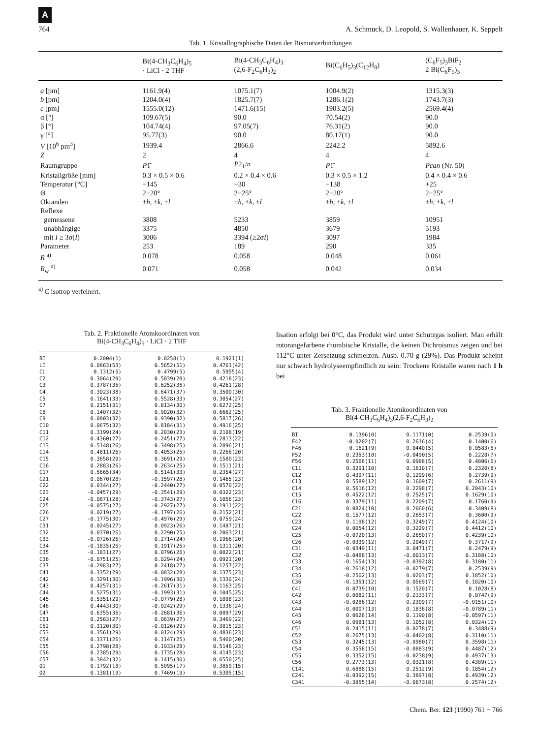A
764 A. Schmuck, D. Leopold, S. Wallenhauer, K. Seppelt
Tab. 1. Kristallographische Daten der Bismutverbindungen
| | Bi(4-CH<sub>3</sub>C<sub>6</sub>H<sub>4</sub>)<sub>5</sub> · LiCl · 2 THF | Bi(4-CH<sub>3</sub>C<sub>6</sub>H<sub>4</sub>)<sub>3</sub> (2,6-F<sub>2</sub>C<sub>6</sub>H<sub>3</sub>)<sub>2</sub> | Bi(C<sub>6</sub>H<sub>5</sub>)<sub>3</sub>(C<sub>12</sub>H<sub>8</sub>) | (C<sub>6</sub>F<sub>5</sub>)<sub>3</sub>BiF<sub>2</sub> 2 Bi(C<sub>6</sub>F<sub>5</sub>)<sub>3</sub> |
| --- | --- | --- | --- | --- |
| a [pm] | 1161.9(4) | 1075.1(7) | 1004.9(2) | 1315.3(3) |
| b [pm] | 1204.0(4) | 1825.7(7) | 1286.1(2) | 1743.7(3) |
| c [pm] | 1555.0(12) | 1471.6(15) | 1903.2(5) | 2569.4(4) |
| α [°] | 109.67(5) | 90.0 | 70.54(2) | 90.0 |
| β [°] | 104.74(4) | 97.05(7) | 76.31(2) | 90.0 |
| γ [°] | 95.77(3) | 90.0 | 80.17(1) | 90.0 |
| V [10<sup>6</sup> pm<sup>3</sup>] | 1939.4 | 2866.6 | 2242.2 | 5892.6 |
| Z | 2 | 4 | 4 | 4 |
| Raumgruppe | P 1̄ | P 2<sub>1</sub>/ n | P 1̄ | Pcan (Nr. 50) |
| Kristallgröße [mm] | 0.3 × 0.5 × 0.6 | 0.2 × 0.4 × 0.6 | 0.3 × 0.5 × 1.2 | 0.4 × 0.4 × 0.6 |
| Temperatur [°C] | −145 | −30 | −138 | +25 |
| Θ | 2−20° | 2−25° | 2−20° | 2−25° |
| Oktanden | ± h , ± k , + l | ± h , + k , ± l | ± h , + k , ± l | ± h , + k , + l |
| Reflexe | | | | |
| gemessene | 3808 | 5233 | 3859 | 10951 |
| unabhängige | 3375 | 4850 | 3679 | 5193 |
| mit I ≥ 3σ( I ) | 3006 | 3394 (≥2σ I ) | 3097 | 1984 |
| Parameter | 253 | 189 | 290 | 335 |
| R <sup>a)</sup> | 0.078 | 0.058 | 0.048 | 0.061 |
| R<sub>w</sub> <sup>a)</sup> | 0.071 | 0.058 | 0.042 | 0.034 |
<sup>a)</sup> C isotrop verfeinert.
Tab. 2. Fraktionelle Atomkoordinaten von
Bi(4-CH<sub>3</sub>C<sub>6</sub>H<sub>4</sub>)<sub>5</sub> · LiCl · 2 THF
| BI | 0.2004(1) | 0.0258(1) | 0.1921(1) |
| LI | 0.0863(53) | 0.5652(51) | 0.4761(42) |
| CL | 0.1312(5) | 0.4799(5) | 0.5955(4) |
| C2 | 0.3064(29) | 0.5039(28) | 0.4218(23) |
| C3 | 0.3787(35) | 0.6252(35) | 0.4261(28) |
| C4 | 0.3023(38) | 0.6471(37) | 0.3500(30) |
| C5 | 0.1641(33) | 0.5528(33) | 0.3054(27) |
| C7 | 0.2151(31) | 0.8134(30) | 0.6272(25) |
| C8 | 0.1407(32) | 0.9020(32) | 0.6662(25) |
| C9 | 0.0803(32) | 0.9390(32) | 0.5817(26) |
| C10 | 0.0675(32) | 0.8184(31) | 0.4916(25) |
| C11 | 0.3199(24) | 0.2030(23) | 0.2108(19) |
| C12 | 0.4360(27) | 0.2451(27) | 0.2813(22) |
| C13 | 0.5148(26) | 0.3498(25) | 0.2896(21) |
| C14 | 0.4811(26) | 0.4053(25) | 0.2266(20) |
| C15 | 0.3658(29) | 0.3691(29) | 0.1580(23) |
| C16 | 0.2883(26) | 0.2634(25) | 0.1511(21) |
| C17 | 0.5665(34) | 0.5141(33) | 0.2354(27) |
| C21 | 0.0670(28) | -0.1597(28) | 0.1465(23) |
| C22 | 0.0344(27) | -0.2440(27) | 0.0570(22) |
| C23 | -0.0457(29) | -0.3541(29) | 0.0322(23) |
| C24 | -0.0871(28) | -0.3743(27) | 0.1056(23) |
| C25 | -0.0575(27) | -0.2927(27) | 0.1911(22) |
| C26 | 0.0219(27) | -0.1797(26) | 0.2152(21) |
| C27 | -0.1775(30) | -0.4976(29) | 0.0759(24) |
| C31 | 0.0245(27) | 0.0923(26) | 0.1487(21) |
| C32 | 0.0370(26) | 0.2290(25) | 0.2063(21) |
| C33 | -0.0726(25) | 0.2714(24) | 0.1966(20) |
| C34 | -0.1835(25) | 0.1917(25) | 0.1311(20) |
| C35 | -0.1831(27) | 0.0796(26) | 0.0822(21) |
| C36 | -0.0751(25) | 0.0294(24) | 0.0921(20) |
| C37 | -0.2983(27) | 0.2418(27) | 0.1257(22) |
| C41 | 0.3352(29) | -0.0832(28) | 0.1375(23) |
| C42 | 0.3291(30) | -0.1996(30) | 0.1330(24) |
| C43 | 0.4257(31) | -0.2617(31) | 0.1163(25) |
| C44 | 0.5275(31) | -0.1993(31) | 0.1045(25) |
| C45 | 0.5351(29) | -0.0779(28) | 0.1098(23) |
| C46 | 0.4443(30) | -0.0242(29) | 0.1336(24) |
| C47 | 0.6355(36) | -0.2681(36) | 0.0897(29) |
| C51 | 0.2563(27) | 0.0639(27) | 0.3469(22) |
| C52 | 0.3120(30) | -0.0126(29) | 0.3815(23) |
| C53 | 0.3561(29) | 0.0124(29) | 0.4836(23) |
| C54 | 0.3371(26) | 0.1147(25) | 0.5460(20) |
| C55 | 0.2798(28) | 0.1933(28) | 0.5146(23) |
| C56 | 0.2385(29) | 0.1735(28) | 0.4145(23) |
| C57 | 0.3842(32) | 0.1415(30) | 0.6550(25) |
| O1 | 0.1792(18) | 0.5095(17) | 0.3859(15) |
| O2 | 0.1381(19) | 0.7469(19) | 0.5305(15) |
lisation erfolgt bei 0°C, das Produkt wird unter Schutzgas isoliert. Man erhält rotorangefarbene rhombische Kristalle, die keinen Dichroismus zeigen und bei 112°C unter Zersetzung schmelzen. Ausb. 0.70 g (29%). Das Produkt scheint nur schwach hydrolyseempfindlich zu sein: Trockene Kristalle waren nach 1 h bei
Tab. 3. Fraktionelle Atomkoordinaten von
Bi(4-CH<sub>3</sub>C<sub>6</sub>H<sub>4</sub>)<sub>3</sub>(2,6-F<sub>2</sub>C<sub>6</sub>H<sub>3</sub>)<sub>2</sub>
| BI | 0.1396(0) | 0.1171(0) | 0.2539(0) |
| F42 | -0.0202(7) | 0.2616(4) | 0.1400(6) |
| F46 | 0.1621(9) | 0.0440(5) | 0.0583(6) |
| F52 | 0.2353(10) | -0.0490(5) | 0.2228(7) |
| F56 | 0.2566(11) | 0.0988(5) | 0.4806(6) |
| C11 | 0.3291(10) | 0.1610(7) | 0.2320(8) |
| C12 | 0.4397(11) | 0.1299(6) | 0.2739(9) |
| C13 | 0.5589(12) | 0.1609(7) | 0.2611(9) |
| C14 | 0.5616(12) | 0.2298(7) | 0.2043(10) |
| C15 | 0.4522(12) | 0.2525(7) | 0.1629(10) |
| C16 | 0.3379(11) | 0.2209(7) | 0.1760(9) |
| C21 | 0.0824(10) | 0.2060(6) | 0.3409(8) |
| C22 | 0.1577(12) | 0.2653(7) | 0.3600(9) |
| C23 | 0.1198(12) | 0.3249(7) | 0.4124(10) |
| C24 | 0.0054(12) | 0.3229(7) | 0.4412(10) |
| C25 | -0.0720(13) | 0.2650(7) | 0.4239(10) |
| C26 | -0.0339(12) | 0.2049(7) | 0.3717(9) |
| C31 | -0.0349(11) | 0.0471(7) | 0.2479(9) |
| C32 | -0.0488(13) | -0.0013(7) | 0.3188(10) |
| C33 | -0.1654(13) | -0.0392(8) | 0.3180(11) |
| C34 | -0.2618(12) | -0.0279(7) | 0.2539(9) |
| C35 | -0.2502(13) | 0.0203(7) | 0.1852(10) |
| C36 | -0.1351(12) | 0.0569(7) | 0.1820(10) |
| C41 | 0.0739(10) | 0.1520(7) | 0.1028(8) |
| C42 | 0.0082(11) | 0.2133(7) | 0.0747(9) |
| C43 | -0.0286(12) | 0.2309(7) | -0.0151(10) |
| C44 | -0.0007(13) | 0.1838(8) | -0.0789(11) |
| C45 | 0.0626(14) | 0.1190(8) | -0.0597(11) |
| C46 | 0.0981(13) | 0.1052(8) | 0.0324(10) |
| C51 | 0.2415(11) | 0.0278(7) | 0.3488(9) |
| C52 | 0.2675(13) | -0.0402(8) | 0.3110(11) |
| C53 | 0.3245(13) | -0.0980(7) | 0.3598(11) |
| C54 | 0.3558(15) | -0.0883(9) | 0.4487(12) |
| C55 | 0.3352(15) | -0.0238(9) | 0.4937(13) |
| C56 | 0.2773(13) | 0.0321(8) | 0.4389(11) |
| C141 | 0.6888(15) | 0.2512(9) | 0.1854(12) |
| C241 | -0.0392(15) | 0.3897(8) | 0.4939(12) |
| C341 | -0.3855(14) | -0.0673(8) | 0.2574(12) |
Chem. Ber. 123 (1990) 761 − 766